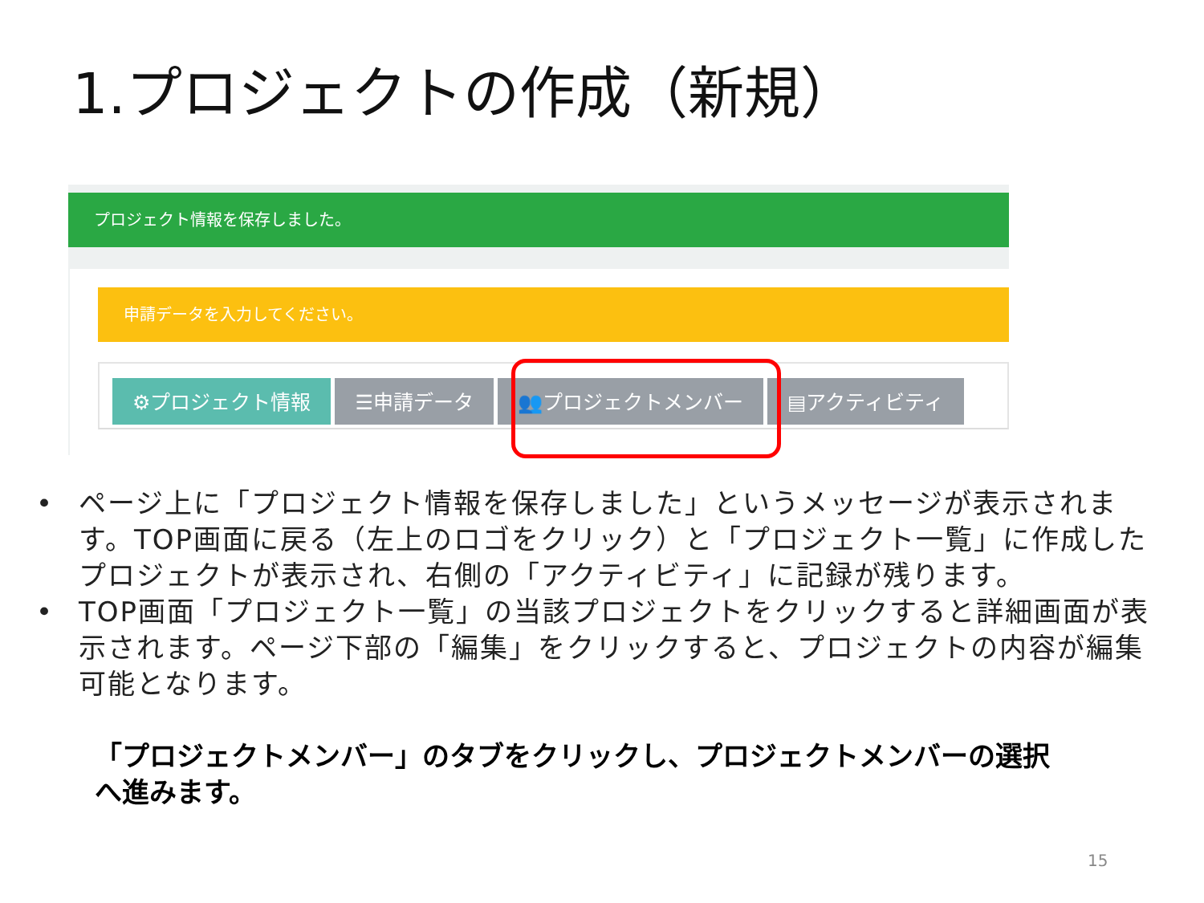1.プロジェクトの作成（新規）
プロジェクト情報を保存しました。
申請データを入力してください。
⚙プロジェクト情報 ☰申請データ 👥プロジェクトメンバー ▤アクティビティ
• ページ上に「プロジェクト情報を保存しました」というメッセージが表示されます。TOP画面に戻る（左上のロゴをクリック）と「プロジェクト一覧」に作成したプロジェクトが表示され、右側の「アクティビティ」に記録が残ります。
• TOP画面「プロジェクト一覧」の当該プロジェクトをクリックすると詳細画面が表示されます。ページ下部の「編集」をクリックすると、プロジェクトの内容が編集可能となります。
「プロジェクトメンバー」のタブをクリックし、プロジェクトメンバーの選択へ進みます。
15